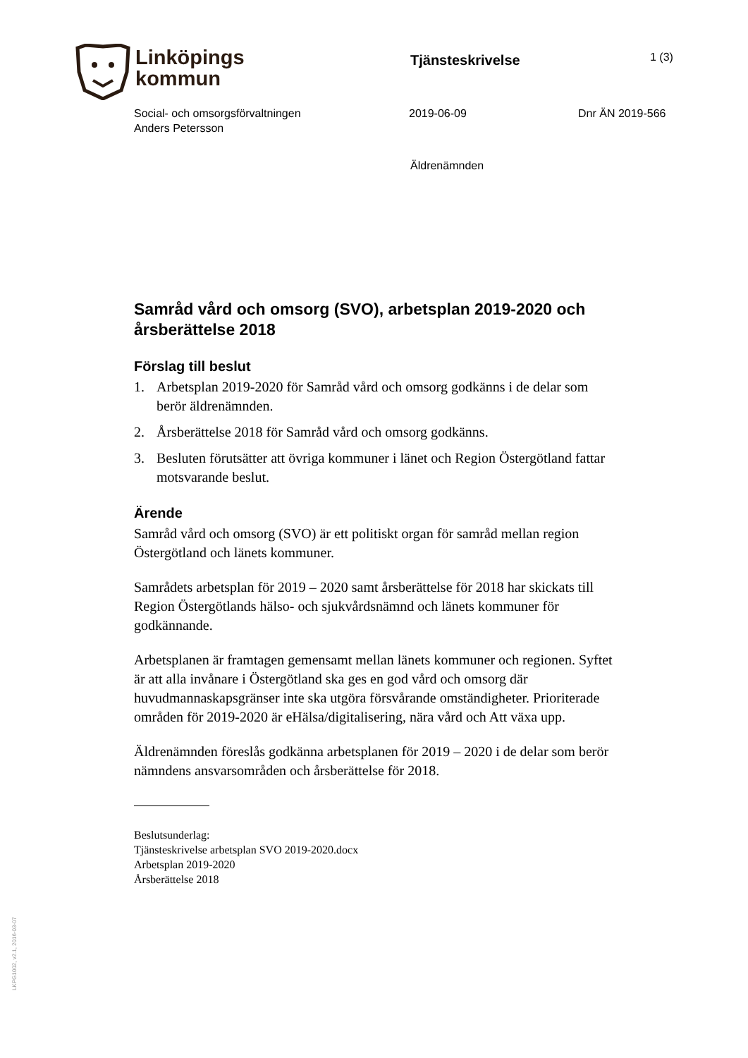Linköpings
kommun
Tjänsteskrivelse
1 (3)
Social- och omsorgsförvaltningen
Anders Petersson
2019-06-09 Dnr ÄN 2019-566
Äldrenämnden
Samråd vård och omsorg (SVO), arbetsplan 2019-2020 och årsberättelse 2018
Förslag till beslut
1. Arbetsplan 2019-2020 för Samråd vård och omsorg godkänns i de delar som berör äldrenämnden.
2. Årsberättelse 2018 för Samråd vård och omsorg godkänns.
3. Besluten förutsätter att övriga kommuner i länet och Region Östergötland fattar motsvarande beslut.
Ärende
Samråd vård och omsorg (SVO) är ett politiskt organ för samråd mellan region Östergötland och länets kommuner.
Samrådets arbetsplan för 2019 – 2020 samt årsberättelse för 2018 har skickats till Region Östergötlands hälso- och sjukvårdsnämnd och länets kommuner för godkännande.
Arbetsplanen är framtagen gemensamt mellan länets kommuner och regionen. Syftet är att alla invånare i Östergötland ska ges en god vård och omsorg där huvudmannaskapsgränser inte ska utgöra försvårande omständigheter. Prioriterade områden för 2019-2020 är eHälsa/digitalisering, nära vård och Att växa upp.
Äldrenämnden föreslås godkänna arbetsplanen för 2019 – 2020 i de delar som berör nämndens ansvarsområden och årsberättelse för 2018.
Beslutsunderlag:
Tjänsteskrivelse arbetsplan SVO 2019-2020.docx
Arbetsplan 2019-2020
Årsberättelse 2018
LKPG1002, v2.1, 2016-03-07